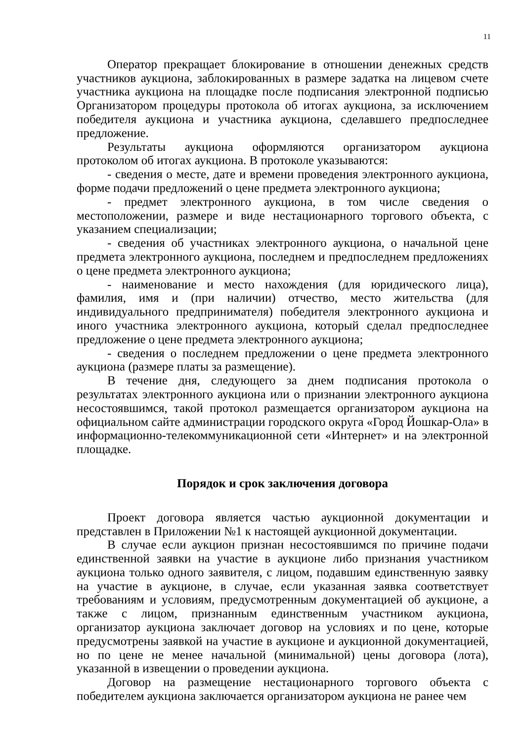11
Оператор прекращает блокирование в отношении денежных средств участников аукциона, заблокированных в размере задатка на лицевом счете участника аукциона на площадке после подписания электронной подписью Организатором процедуры протокола об итогах аукциона, за исключением победителя аукциона и участника аукциона, сделавшего предпоследнее предложение.
Результаты аукциона оформляются организатором аукциона протоколом об итогах аукциона. В протоколе указываются:
- сведения о месте, дате и времени проведения электронного аукциона, форме подачи предложений о цене предмета электронного аукциона;
- предмет электронного аукциона, в том числе сведения о местоположении, размере и виде нестационарного торгового объекта, с указанием специализации;
- сведения об участниках электронного аукциона, о начальной цене предмета электронного аукциона, последнем и предпоследнем предложениях о цене предмета электронного аукциона;
- наименование и место нахождения (для юридического лица), фамилия, имя и (при наличии) отчество, место жительства (для индивидуального предпринимателя) победителя электронного аукциона и иного участника электронного аукциона, который сделал предпоследнее предложение о цене предмета электронного аукциона;
- сведения о последнем предложении о цене предмета электронного аукциона (размере платы за размещение).
В течение дня, следующего за днем подписания протокола о результатах электронного аукциона или о признании электронного аукциона несостоявшимся, такой протокол размещается организатором аукциона на официальном сайте администрации городского округа «Город Йошкар-Ола» в информационно-телекоммуникационной сети «Интернет» и на электронной площадке.
Порядок и срок заключения договора
Проект договора является частью аукционной документации и представлен в Приложении №1 к настоящей аукционной документации.
В случае если аукцион признан несостоявшимся по причине подачи единственной заявки на участие в аукционе либо признания участником аукциона только одного заявителя, с лицом, подавшим единственную заявку на участие в аукционе, в случае, если указанная заявка соответствует требованиям и условиям, предусмотренным документацией об аукционе, а также с лицом, признанным единственным участником аукциона, организатор аукциона заключает договор на условиях и по цене, которые предусмотрены заявкой на участие в аукционе и аукционной документацией, но по цене не менее начальной (минимальной) цены договора (лота), указанной в извещении о проведении аукциона.
Договор на размещение нестационарного торгового объекта с победителем аукциона заключается организатором аукциона не ранее чем